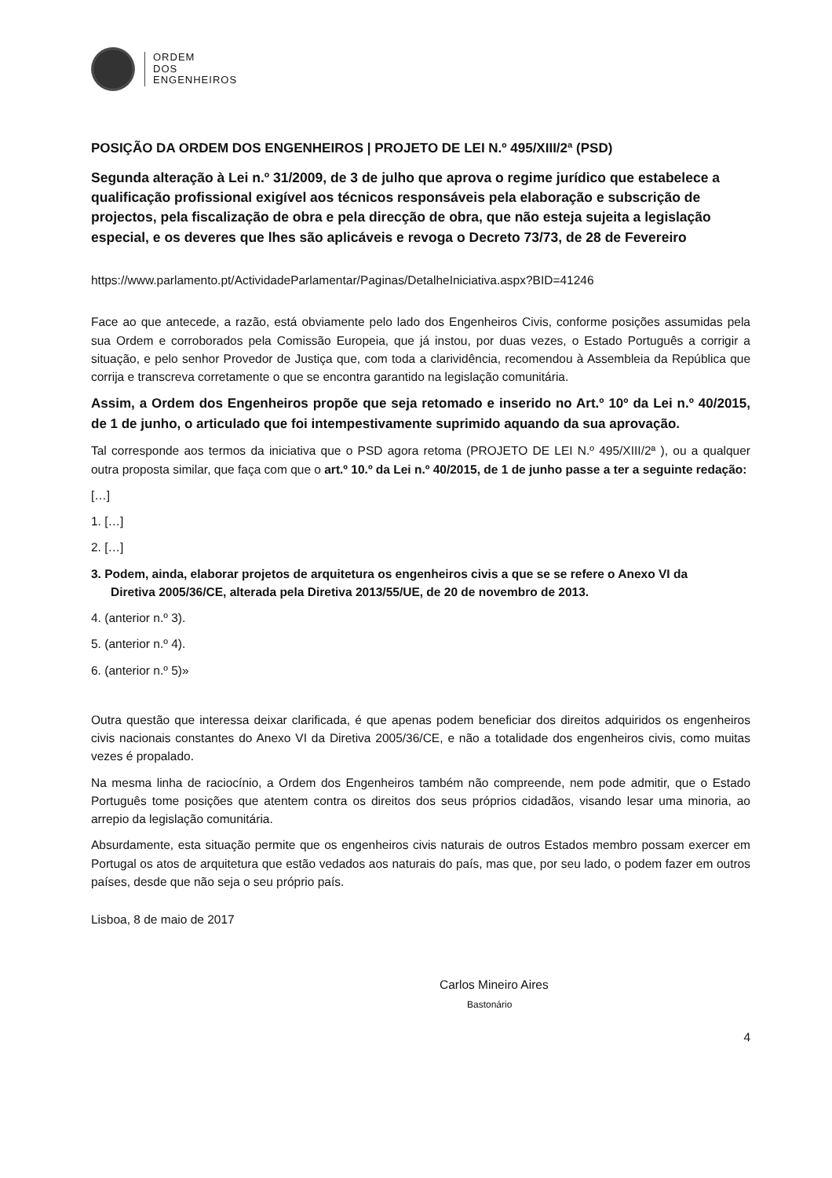ORDEM
DOS
ENGENHEIROS
POSIÇÃO DA ORDEM DOS ENGENHEIROS | PROJETO DE LEI N.º 495/XIII/2ª (PSD)
Segunda alteração à Lei n.º 31/2009, de 3 de julho que aprova o regime jurídico que estabelece a qualificação profissional exigível aos técnicos responsáveis pela elaboração e subscrição de projectos, pela fiscalização de obra e pela direcção de obra, que não esteja sujeita a legislação especial, e os deveres que lhes são aplicáveis e revoga o Decreto 73/73, de 28 de Fevereiro
https://www.parlamento.pt/ActividadeParlamentar/Paginas/DetalheIniciativa.aspx?BID=41246
Face ao que antecede, a razão, está obviamente pelo lado dos Engenheiros Civis, conforme posições assumidas pela sua Ordem e corroborados pela Comissão Europeia, que já instou, por duas vezes, o Estado Português a corrigir a situação, e pelo senhor Provedor de Justiça que, com toda a clarividência, recomendou à Assembleia da República que corrija e transcreva corretamente o que se encontra garantido na legislação comunitária.
Assim, a Ordem dos Engenheiros propõe que seja retomado e inserido no Art.º 10º da Lei n.º 40/2015, de 1 de junho, o articulado que foi intempestivamente suprimido aquando da sua aprovação.
Tal corresponde aos termos da iniciativa que o PSD agora retoma (PROJETO DE LEI N.º 495/XIII/2ª ), ou a qualquer outra proposta similar, que faça com que o art.º 10.º da Lei n.º 40/2015, de 1 de junho passe a ter a seguinte redação:
[…]
1. […]
2. […]
3. Podem, ainda, elaborar projetos de arquitetura os engenheiros civis a que se se refere o Anexo VI da
Diretiva 2005/36/CE, alterada pela Diretiva 2013/55/UE, de 20 de novembro de 2013.
4. (anterior n.º 3).
5. (anterior n.º 4).
6. (anterior n.º 5)»
Outra questão que interessa deixar clarificada, é que apenas podem beneficiar dos direitos adquiridos os engenheiros civis nacionais constantes do Anexo VI da Diretiva 2005/36/CE, e não a totalidade dos engenheiros civis, como muitas vezes é propalado.
Na mesma linha de raciocínio, a Ordem dos Engenheiros também não compreende, nem pode admitir, que o Estado Português tome posições que atentem contra os direitos dos seus próprios cidadãos, visando lesar uma minoria, ao arrepio da legislação comunitária.
Absurdamente, esta situação permite que os engenheiros civis naturais de outros Estados membro possam exercer em Portugal os atos de arquitetura que estão vedados aos naturais do país, mas que, por seu lado, o podem fazer em outros países, desde que não seja o seu próprio país.
Lisboa, 8 de maio de 2017
Carlos Mineiro Aires
Bastonário
4